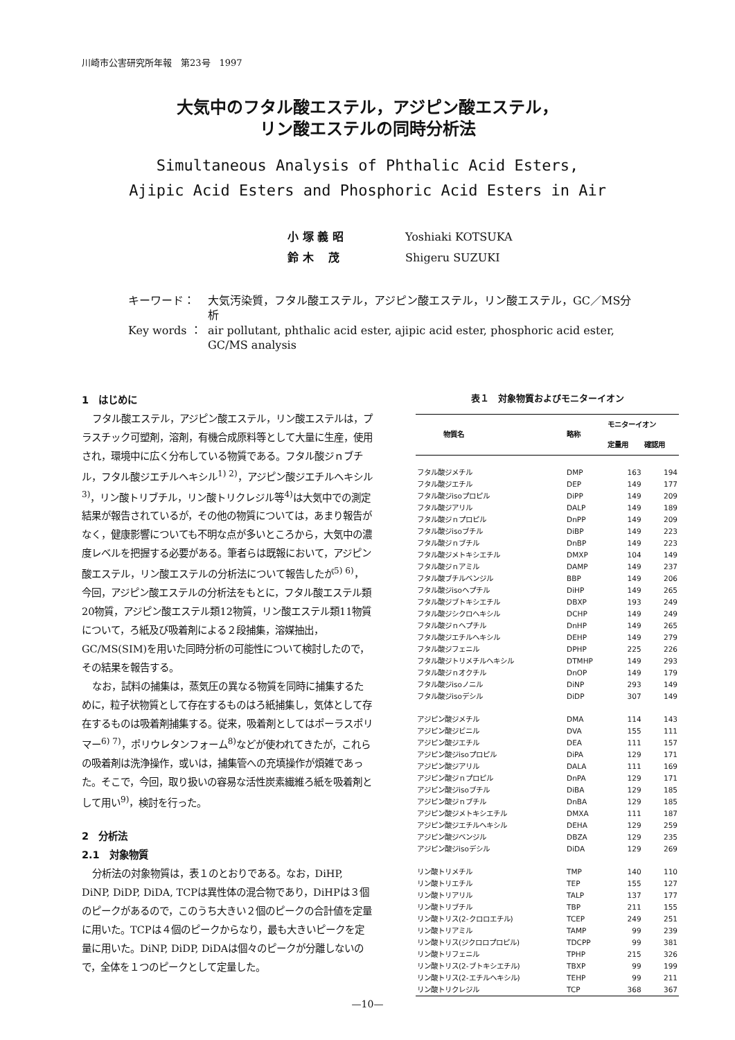川崎市公害研究所年報　第23号　1997
大気中のフタル酸エステル，アジピン酸エステル，
リン酸エステルの同時分析法
Simultaneous Analysis of Phthalic Acid Esters,
Ajipic Acid Esters and Phosphoric Acid Esters in Air
小 塚 義 昭 Yoshiaki KOTSUKA
鈴 木　 茂 Shigeru SUZUKI
キーワード： 大気汚染質，フタル酸エステル，アジピン酸エステル，リン酸エステル，GC／MS分析
Key words ： air pollutant, phthalic acid ester, ajipic acid ester, phosphoric acid ester, GC/MS analysis
1　はじめに
フタル酸エステル，アジピン酸エステル，リン酸エステルは，プラスチック可塑剤，溶剤，有機合成原料等として大量に生産，使用され，環境中に広く分布している物質である。フタル酸ジｎブチル，フタル酸ジエチルヘキシル<sup>1) 2)</sup>，アジピン酸ジエチルヘキシル<sup>3)</sup>，リン酸トリブチル，リン酸トリクレジル等<sup>4)</sup>は大気中での測定結果が報告されているが，その他の物質については，あまり報告がなく，健康影響についても不明な点が多いところから，大気中の濃度レベルを把握する必要がある。筆者らは既報において，アジピン酸エステル，リン酸エステルの分析法について報告したが<sup>5) 6)</sup>，今回，アジピン酸エステルの分析法をもとに，フタル酸エステル類20物質，アジピン酸エステル類12物質，リン酸エステル類11物質について，ろ紙及び吸着剤による２段捕集，溶媒抽出，GC/MS(SIM)を用いた同時分析の可能性について検討したので，その結果を報告する。
なお，試料の捕集は，蒸気圧の異なる物質を同時に捕集するために，粒子状物質として存在するものはろ紙捕集し，気体として存在するものは吸着剤捕集する。従来，吸着剤としてはポーラスポリマー<sup>6) 7)</sup>，ポリウレタンフォーム<sup>8)</sup>などが使われてきたが，これらの吸着剤は洗浄操作，或いは，捕集管への充填操作が煩雑であった。そこで，今回，取り扱いの容易な活性炭素繊維ろ紙を吸着剤として用い<sup>9)</sup>，検討を行った。
2　分析法
2.1　対象物質
分析法の対象物質は，表１のとおりである。なお，DiHP, DiNP, DiDP, DiDA, TCPは異性体の混合物であり，DiHPは３個のピークがあるので，このうち大きい２個のピークの合計値を定量に用いた。TCPは４個のピークからなり，最も大きいピークを定量に用いた。DiNP, DiDP, DiDAは個々のピークが分離しないので，全体を１つのピークとして定量した。
表１　対象物質およびモニターイオン
| 物質名 | 略称 | モニターイオン | |
| --- | --- | --- | --- |
| | | 定量用 | 確認用 |
| フタル酸ジメチル | DMP | 163 | 194 |
| フタル酸ジエチル | DEP | 149 | 177 |
| フタル酸ジisoプロピル | DiPP | 149 | 209 |
| フタル酸ジアリル | DALP | 149 | 189 |
| フタル酸ジｎプロピル | DnPP | 149 | 209 |
| フタル酸ジisoブチル | DiBP | 149 | 223 |
| フタル酸ジｎブチル | DnBP | 149 | 223 |
| フタル酸ジメトキシエチル | DMXP | 104 | 149 |
| フタル酸ジｎアミル | DAMP | 149 | 237 |
| フタル酸ブチルベンジル | BBP | 149 | 206 |
| フタル酸ジisoヘプチル | DiHP | 149 | 265 |
| フタル酸ジブトキシエチル | DBXP | 193 | 249 |
| フタル酸ジシクロヘキシル | DCHP | 149 | 249 |
| フタル酸ジｎヘプチル | DnHP | 149 | 265 |
| フタル酸ジエチルヘキシル | DEHP | 149 | 279 |
| フタル酸ジフェニル | DPHP | 225 | 226 |
| フタル酸ジトリメチルヘキシル | DTMHP | 149 | 293 |
| フタル酸ジｎオクチル | DnOP | 149 | 179 |
| フタル酸ジisoノニル | DiNP | 293 | 149 |
| フタル酸ジisoデシル | DiDP | 307 | 149 |
| アジピン酸ジメチル | DMA | 114 | 143 |
| アジピン酸ジビニル | DVA | 155 | 111 |
| アジピン酸ジエチル | DEA | 111 | 157 |
| アジピン酸ジisoプロピル | DiPA | 129 | 171 |
| アジピン酸ジアリル | DALA | 111 | 169 |
| アジピン酸ジｎプロピル | DnPA | 129 | 171 |
| アジピン酸ジisoブチル | DiBA | 129 | 185 |
| アジピン酸ジｎブチル | DnBA | 129 | 185 |
| アジピン酸ジメトキシエチル | DMXA | 111 | 187 |
| アジピン酸ジエチルヘキシル | DEHA | 129 | 259 |
| アジピン酸ジベンジル | DBZA | 129 | 235 |
| アジピン酸ジisoデシル | DiDA | 129 | 269 |
| リン酸トリメチル | TMP | 140 | 110 |
| リン酸トリエチル | TEP | 155 | 127 |
| リン酸トリアリル | TALP | 137 | 177 |
| リン酸トリブチル | TBP | 211 | 155 |
| リン酸トリス(2-クロロエチル) | TCEP | 249 | 251 |
| リン酸トリアミル | TAMP | 99 | 239 |
| リン酸トリス(ジクロロプロピル) | TDCPP | 99 | 381 |
| リン酸トリフェニル | TPHP | 215 | 326 |
| リン酸トリス(2-ブトキシエチル) | TBXP | 99 | 199 |
| リン酸トリス(2-エチルヘキシル) | TEHP | 99 | 211 |
| リン酸トリクレジル | TCP | 368 | 367 |
—10—